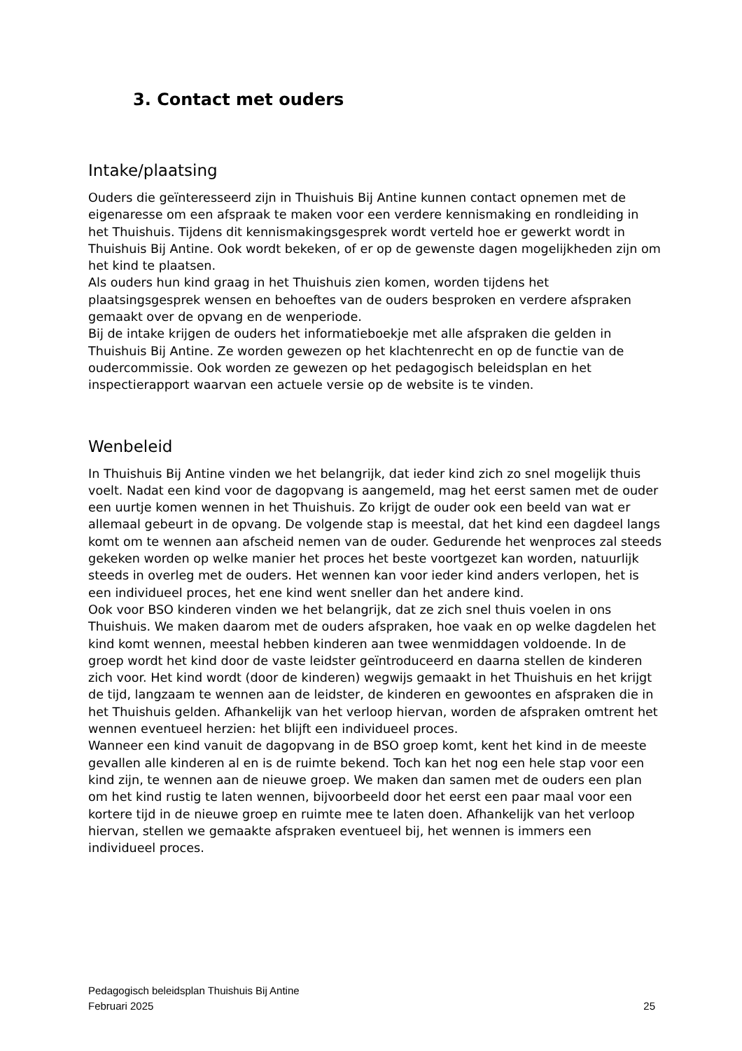3. Contact met ouders
Intake/plaatsing
Ouders die geïnteresseerd zijn in Thuishuis Bij Antine kunnen contact opnemen met de eigenaresse om een afspraak te maken voor een verdere kennismaking en rondleiding in het Thuishuis. Tijdens dit kennismakingsgesprek wordt verteld hoe er gewerkt wordt in Thuishuis Bij Antine. Ook wordt bekeken, of er op de gewenste dagen mogelijkheden zijn om het kind te plaatsen.
Als ouders hun kind graag in het Thuishuis zien komen, worden tijdens het plaatsingsgesprek wensen en behoeftes van de ouders besproken en verdere afspraken gemaakt over de opvang en de wenperiode.
Bij de intake krijgen de ouders het informatieboekje met alle afspraken die gelden in Thuishuis Bij Antine. Ze worden gewezen op het klachtenrecht en op de functie van de oudercommissie. Ook worden ze gewezen op het pedagogisch beleidsplan en het inspectierapport waarvan een actuele versie op de website is te vinden.
Wenbeleid
In Thuishuis Bij Antine vinden we het belangrijk, dat ieder kind zich zo snel mogelijk thuis voelt. Nadat een kind voor de dagopvang is aangemeld, mag het eerst samen met de ouder een uurtje komen wennen in het Thuishuis. Zo krijgt de ouder ook een beeld van wat er allemaal gebeurt in de opvang. De volgende stap is meestal, dat het kind een dagdeel langs komt om te wennen aan afscheid nemen van de ouder. Gedurende het wenproces zal steeds gekeken worden op welke manier het proces het beste voortgezet kan worden, natuurlijk steeds in overleg met de ouders. Het wennen kan voor ieder kind anders verlopen, het is een individueel proces, het ene kind went sneller dan het andere kind.
Ook voor BSO kinderen vinden we het belangrijk, dat ze zich snel thuis voelen in ons Thuishuis. We maken daarom met de ouders afspraken, hoe vaak en op welke dagdelen het kind komt wennen, meestal hebben kinderen aan twee wenmiddagen voldoende. In de groep wordt het kind door de vaste leidster geïntroduceerd en daarna stellen de kinderen zich voor. Het kind wordt (door de kinderen) wegwijs gemaakt in het Thuishuis en het krijgt de tijd, langzaam te wennen aan de leidster, de kinderen en gewoontes en afspraken die in het Thuishuis gelden. Afhankelijk van het verloop hiervan, worden de afspraken omtrent het wennen eventueel herzien: het blijft een individueel proces.
Wanneer een kind vanuit de dagopvang in de BSO groep komt, kent het kind in de meeste gevallen alle kinderen al en is de ruimte bekend. Toch kan het nog een hele stap voor een kind zijn, te wennen aan de nieuwe groep. We maken dan samen met de ouders een plan om het kind rustig te laten wennen, bijvoorbeeld door het eerst een paar maal voor een kortere tijd in de nieuwe groep en ruimte mee te laten doen. Afhankelijk van het verloop hiervan, stellen we gemaakte afspraken eventueel bij, het wennen is immers een individueel proces.
Pedagogisch beleidsplan Thuishuis Bij Antine
Februari 2025 25